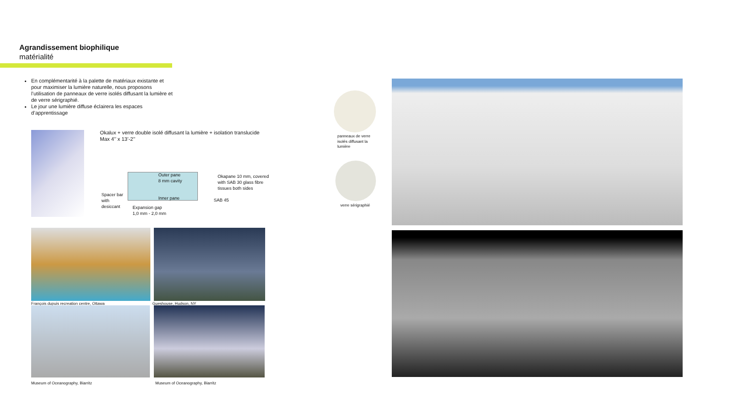Agrandissement biophilique
matérialité
En complémentarité à la palette de matériaux existante et pour maximiser la lumière naturelle, nous proposons l’utilisation de panneaux de verre isolés diffusant la lumière et de verre sérigraphié.
Le jour une lumière diffuse éclairera les espaces d’apprentissage
Okalux + verre double isolé diffusant la lumière + isolation translucide
Max 4’’ x 13’-2’’
Outer pane
8 mm cavity
Inner pane
Spacer bar
with
desiccant
Expansion gap
1,0 mm - 2,0 mm
Okapane 10 mm, covered
with SAB 30 glass fibre
tissues both sides
SAB 45
François dupuis recreation centre, Ottawa
Gueshouse, Hudson, NY
Museum of Oceanography, Biarritz
Museum of Oceanography, Biarritz
panneaux de verre
isolés diffusant la
lumière
verre sérigraphié